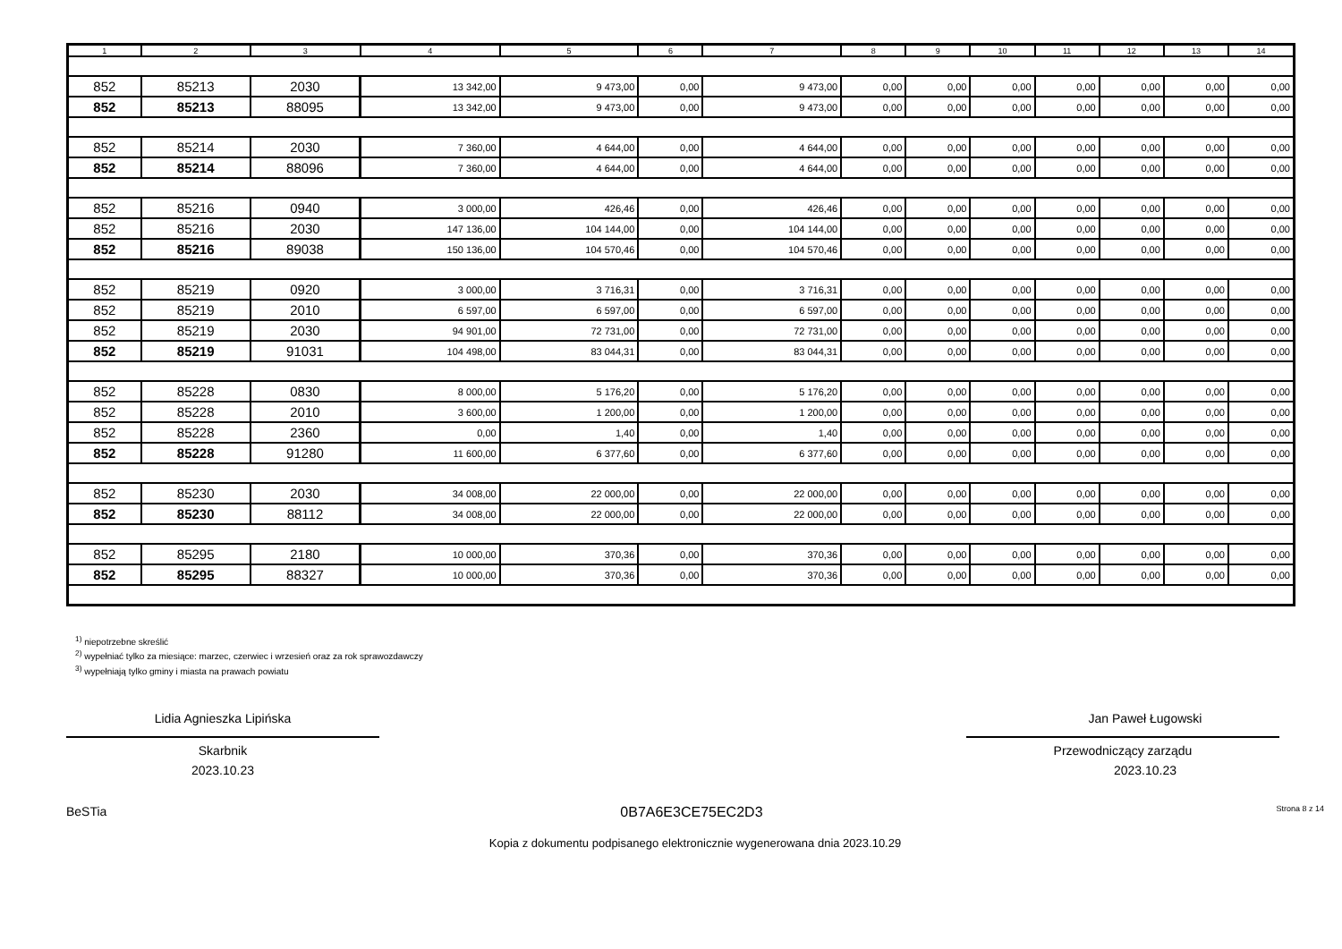| 1 | 2 | 3 | 4 | 5 | 6 | 7 | 8 | 9 | 10 | 11 | 12 | 13 | 14 |
| --- | --- | --- | --- | --- | --- | --- | --- | --- | --- | --- | --- | --- | --- |
| 852 | 85213 | 2030 | 13 342,00 | 9 473,00 | 0,00 | 9 473,00 | 0,00 | 0,00 | 0,00 | 0,00 | 0,00 | 0,00 | 0,00 |
| 852 | 85213 | 88095 | 13 342,00 | 9 473,00 | 0,00 | 9 473,00 | 0,00 | 0,00 | 0,00 | 0,00 | 0,00 | 0,00 | 0,00 |
| 852 | 85214 | 2030 | 7 360,00 | 4 644,00 | 0,00 | 4 644,00 | 0,00 | 0,00 | 0,00 | 0,00 | 0,00 | 0,00 | 0,00 |
| 852 | 85214 | 88096 | 7 360,00 | 4 644,00 | 0,00 | 4 644,00 | 0,00 | 0,00 | 0,00 | 0,00 | 0,00 | 0,00 | 0,00 |
| 852 | 85216 | 0940 | 3 000,00 | 426,46 | 0,00 | 426,46 | 0,00 | 0,00 | 0,00 | 0,00 | 0,00 | 0,00 | 0,00 |
| 852 | 85216 | 2030 | 147 136,00 | 104 144,00 | 0,00 | 104 144,00 | 0,00 | 0,00 | 0,00 | 0,00 | 0,00 | 0,00 | 0,00 |
| 852 | 85216 | 89038 | 150 136,00 | 104 570,46 | 0,00 | 104 570,46 | 0,00 | 0,00 | 0,00 | 0,00 | 0,00 | 0,00 | 0,00 |
| 852 | 85219 | 0920 | 3 000,00 | 3 716,31 | 0,00 | 3 716,31 | 0,00 | 0,00 | 0,00 | 0,00 | 0,00 | 0,00 | 0,00 |
| 852 | 85219 | 2010 | 6 597,00 | 6 597,00 | 0,00 | 6 597,00 | 0,00 | 0,00 | 0,00 | 0,00 | 0,00 | 0,00 | 0,00 |
| 852 | 85219 | 2030 | 94 901,00 | 72 731,00 | 0,00 | 72 731,00 | 0,00 | 0,00 | 0,00 | 0,00 | 0,00 | 0,00 | 0,00 |
| 852 | 85219 | 91031 | 104 498,00 | 83 044,31 | 0,00 | 83 044,31 | 0,00 | 0,00 | 0,00 | 0,00 | 0,00 | 0,00 | 0,00 |
| 852 | 85228 | 0830 | 8 000,00 | 5 176,20 | 0,00 | 5 176,20 | 0,00 | 0,00 | 0,00 | 0,00 | 0,00 | 0,00 | 0,00 |
| 852 | 85228 | 2010 | 3 600,00 | 1 200,00 | 0,00 | 1 200,00 | 0,00 | 0,00 | 0,00 | 0,00 | 0,00 | 0,00 | 0,00 |
| 852 | 85228 | 2360 | 0,00 | 1,40 | 0,00 | 1,40 | 0,00 | 0,00 | 0,00 | 0,00 | 0,00 | 0,00 | 0,00 |
| 852 | 85228 | 91280 | 11 600,00 | 6 377,60 | 0,00 | 6 377,60 | 0,00 | 0,00 | 0,00 | 0,00 | 0,00 | 0,00 | 0,00 |
| 852 | 85230 | 2030 | 34 008,00 | 22 000,00 | 0,00 | 22 000,00 | 0,00 | 0,00 | 0,00 | 0,00 | 0,00 | 0,00 | 0,00 |
| 852 | 85230 | 88112 | 34 008,00 | 22 000,00 | 0,00 | 22 000,00 | 0,00 | 0,00 | 0,00 | 0,00 | 0,00 | 0,00 | 0,00 |
| 852 | 85295 | 2180 | 10 000,00 | 370,36 | 0,00 | 370,36 | 0,00 | 0,00 | 0,00 | 0,00 | 0,00 | 0,00 | 0,00 |
| 852 | 85295 | 88327 | 10 000,00 | 370,36 | 0,00 | 370,36 | 0,00 | 0,00 | 0,00 | 0,00 | 0,00 | 0,00 | 0,00 |
<sup>1)</sup> niepotrzebne skreślić
<sup>2)</sup> wypełniać tylko za miesiące: marzec, czerwiec i wrzesień oraz za rok sprawozdawczy
<sup>3)</sup> wypełniają tylko gminy i miasta na prawach powiatu
Lidia Agnieszka Lipińska
Skarbnik
2023.10.23
Jan Paweł Ługowski
Przewodniczący zarządu
2023.10.23
BeSTia 0B7A6E3CE75EC2D3 Strona 8 z 14
Kopia z dokumentu podpisanego elektronicznie wygenerowana dnia 2023.10.29